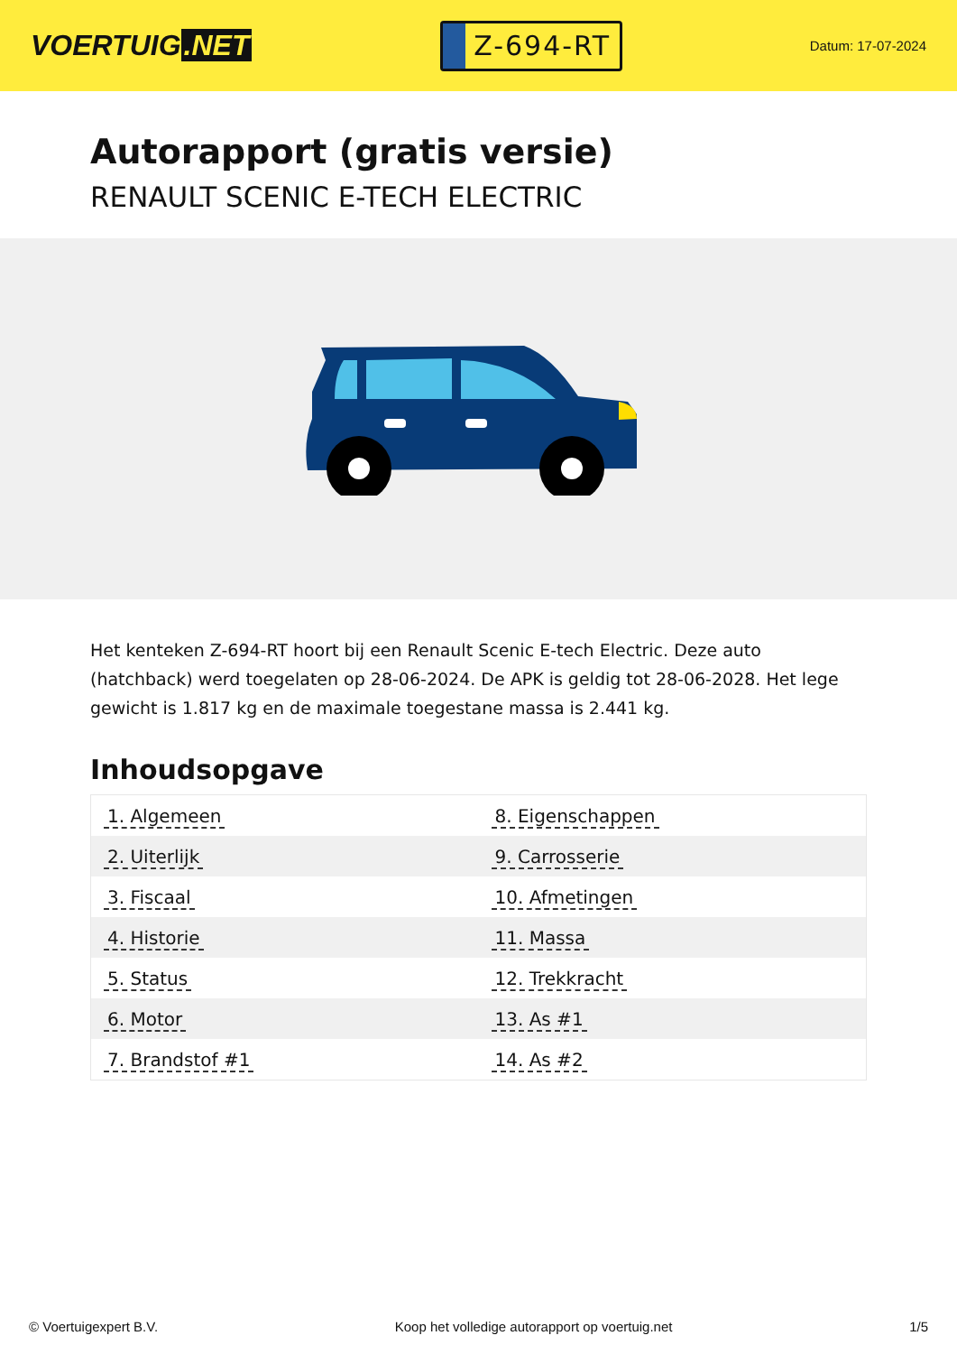VOERTUIG.NET
Z-694-RT
Datum: 17-07-2024
Autorapport (gratis versie)
RENAULT SCENIC E-TECH ELECTRIC
Het kenteken Z-694-RT hoort bij een Renault Scenic E-tech Electric. Deze auto (hatchback) werd toegelaten op 28-06-2024. De APK is geldig tot 28-06-2028. Het lege gewicht is 1.817 kg en de maximale toegestane massa is 2.441 kg.
Inhoudsopgave
| 1. Algemeen | 8. Eigenschappen |
| 2. Uiterlijk | 9. Carrosserie |
| 3. Fiscaal | 10. Afmetingen |
| 4. Historie | 11. Massa |
| 5. Status | 12. Trekkracht |
| 6. Motor | 13. As #1 |
| 7. Brandstof #1 | 14. As #2 |
© Voertuigexpert B.V. Koop het volledige autorapport op voertuig.net 1/5